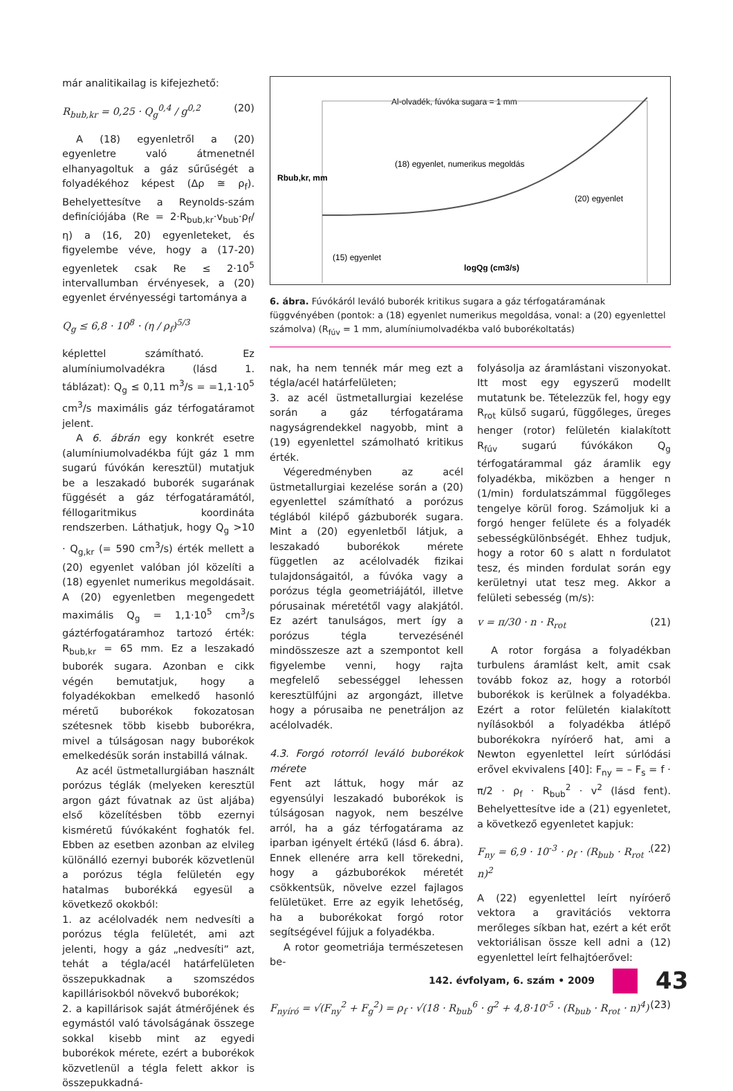már analitikailag is kifejezhető:
R<sub>bub,kr</sub> = 0,25 · Q<sub>g</sub><sup>0,4</sup> / g<sup>0,2</sup> (20)
A (18) egyenletről a (20) egyenletre való átmenetnél elhanyagoltuk a gáz sűrűségét a folyadékéhoz képest (Δρ ≅ ρ<sub>f</sub>). Behelyettesítve a Reynolds-szám definíciójába (Re = 2·R<sub>bub,kr</sub>·v<sub>bub</sub>·ρ<sub>f</sub>/η) a (16, 20) egyenleteket, és figyelembe véve, hogy a (17-20) egyenletek csak Re ≤ 2·10<sup>5</sup> intervallumban érvényesek, a (20) egyenlet érvényességi tartománya a
Q<sub>g</sub> ≤ 6,8 · 10<sup>8</sup> · (η / ρ<sub>f</sub>)<sup>5/3</sup>
képlettel számítható. Ez alumíniumolvadékra (lásd 1. táblázat): Q<sub>g</sub> ≤ 0,11 m<sup>3</sup>/s = =1,1·10<sup>5</sup> cm<sup>3</sup>/s maximális gáz térfogatáramot jelent.
A 6. ábrán egy konkrét esetre (alumíniumolvadékba fújt gáz 1 mm sugarú fúvókán keresztül) mutatjuk be a leszakadó buborék sugarának függését a gáz térfogatáramától, féllogaritmikus koordináta rendszerben. Láthatjuk, hogy Q<sub>g</sub> >10 · Q<sub>g,kr</sub> (= 590 cm<sup>3</sup>/s) érték mellett a (20) egyenlet valóban jól közelíti a (18) egyenlet numerikus megoldásait. A (20) egyenletben megengedett maximális Q<sub>g</sub> = 1,1·10<sup>5</sup> cm<sup>3</sup>/s gáztérfogatáramhoz tartozó érték: R<sub>bub,kr</sub> = 65 mm. Ez a leszakadó buborék sugara. Azonban e cikk végén bemutatjuk, hogy a folyadékokban emelkedő hasonló méretű buborékok fokozatosan szétesnek több kisebb buborékra, mivel a túlságosan nagy buborékok emelkedésük során instabillá válnak.
Az acél üstmetallurgiában használt porózus téglák (melyeken keresztül argon gázt fúvatnak az üst aljába) első közelítésben több ezernyi kisméretű fúvókaként foghatók fel. Ebben az esetben azonban az elvileg különálló ezernyi buborék közvetlenül a porózus tégla felületén egy hatalmas buborékká egyesül a következő okokból:
1. az acélolvadék nem nedvesíti a porózus tégla felületét, ami azt jelenti, hogy a gáz „nedvesíti” azt, tehát a tégla/acél határfelületen összepukkadnak a szomszédos kapillárisokból növekvő buborékok;
2. a kapillárisok saját átmérőjének és egymástól való távolságának összege sokkal kisebb mint az egyedi buborékok mérete, ezért a buborékok közvetlenül a tégla felett akkor is összepukkadná-
Al-olvadék, fúvóka sugara = 1 mm
(18) egyenlet, numerikus megoldás
(20) egyenlet
(15) egyenlet
logQg (cm3/s)
Rbub,kr, mm
6. ábra. Fúvókáról leváló buborék kritikus sugara a gáz térfogatáramának függvényében (pontok: a (18) egyenlet numerikus megoldása, vonal: a (20) egyenlettel számolva) (R<sub>fúv</sub> = 1 mm, alumíniumolvadékba való buborékoltatás)
nak, ha nem tennék már meg ezt a tégla/acél határfelületen;
3. az acél üstmetallurgiai kezelése során a gáz térfogatárama nagyságrendekkel nagyobb, mint a (19) egyenlettel számolható kritikus érték.
Végeredményben az acél üstmetallurgiai kezelése során a (20) egyenlettel számítható a porózus téglából kilépő gázbuborék sugara. Mint a (20) egyenletből látjuk, a leszakadó buborékok mérete független az acélolvadék fizikai tulajdonságaitól, a fúvóka vagy a porózus tégla geometriájától, illetve pórusainak méretétől vagy alakjától. Ez azért tanulságos, mert így a porózus tégla tervezésénél mindösszesze azt a szempontot kell figyelembe venni, hogy rajta megfelelő sebességgel lehessen keresztülfújni az argongázt, illetve hogy a pórusaiba ne penetráljon az acélolvadék.
4.3. Forgó rotorról leváló buborékok mérete
Fent azt láttuk, hogy már az egyensúlyi leszakadó buborékok is túlságosan nagyok, nem beszélve arról, ha a gáz térfogatárama az iparban igényelt értékű (lásd 6. ábra). Ennek ellenére arra kell törekedni, hogy a gázbuborékok méretét csökkentsük, növelve ezzel fajlagos felületüket. Erre az egyik lehetőség, ha a buborékokat forgó rotor segítségével fújjuk a folyadékba.
A rotor geometriája természetesen be-
folyásolja az áramlástani viszonyokat. Itt most egy egyszerű modellt mutatunk be. Tételezzük fel, hogy egy R<sub>rot</sub> külső sugarú, függőleges, üreges henger (rotor) felületén kialakított R<sub>fúv</sub> sugarú fúvókákon Q<sub>g</sub> térfogatárammal gáz áramlik egy folyadékba, miközben a henger n (1/min) fordulatszámmal függőleges tengelye körül forog. Számoljuk ki a forgó henger felülete és a folyadék sebességkülönbségét. Ehhez tudjuk, hogy a rotor 60 s alatt n fordulatot tesz, és minden fordulat során egy kerületnyi utat tesz meg. Akkor a felületi sebesség (m/s):
v = π/30 · n · R<sub>rot</sub> (21)
A rotor forgása a folyadékban turbulens áramlást kelt, amit csak tovább fokoz az, hogy a rotorból buborékok is kerülnek a folyadékba. Ezért a rotor felületén kialakított nyílásokból a folyadékba átlépő buborékokra nyíróerő hat, ami a Newton egyenlettel leírt súrlódási erővel ekvivalens [40]: F<sub>ny</sub> = – F<sub>s</sub> = f · π/2 · ρ<sub>f</sub> · R<sub>bub</sub><sup>2</sup> · v<sup>2</sup> (lásd fent). Behelyettesítve ide a (21) egyenletet, a következő egyenletet kapjuk:
F<sub>ny</sub> = 6,9 · 10<sup>-3</sup> · ρ<sub>f</sub> · (R<sub>bub</sub> · R<sub>rot</sub> · n)<sup>2</sup> (22)
A (22) egyenlettel leírt nyíróerő vektora a gravitációs vektorra merőleges síkban hat, ezért a két erőt vektoriálisan össze kell adni a (12) egyenlettel leírt felhajtóerővel:
F<sub>nyíró</sub> = √(F<sub>ny</sub><sup>2</sup> + F<sub>g</sub><sup>2</sup>) = ρ<sub>f</sub> · √(18 · R<sub>bub</sub><sup>6</sup> · g<sup>2</sup> + 4,8·10<sup>-5</sup> · (R<sub>bub</sub> · R<sub>rot</sub> · n)<sup>4</sup>) (23)
142. évfolyam, 6. szám • 2009 43